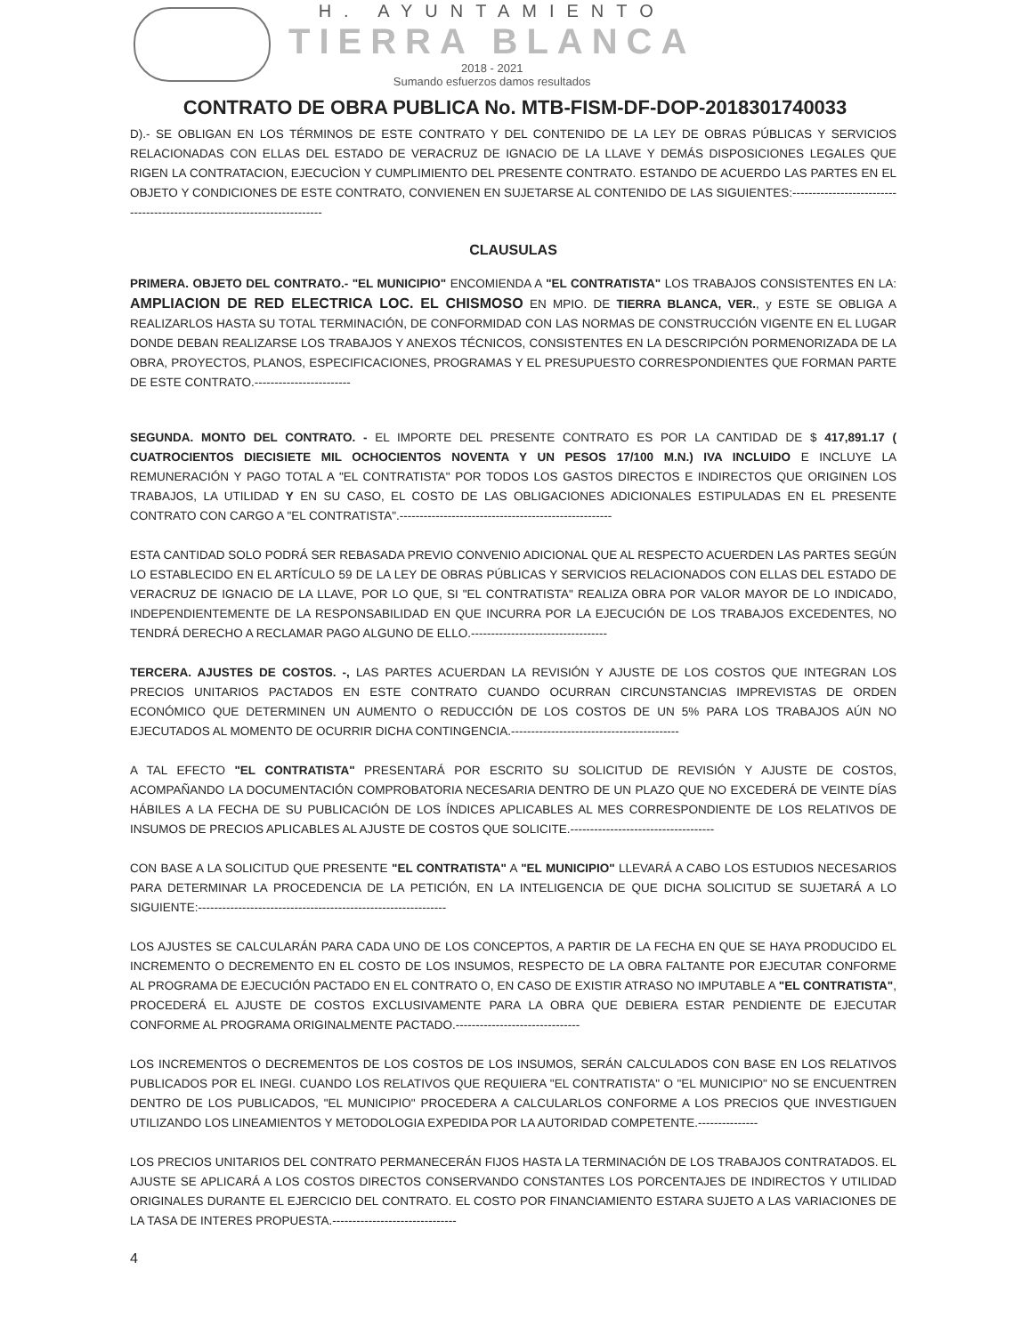H. AYUNTAMIENTO
TIERRA BLANCA
2018 - 2021
Sumando esfuerzos damos resultados
CONTRATO DE OBRA PUBLICA No. MTB-FISM-DF-DOP-2018301740033
D).- SE OBLIGAN EN LOS TÉRMINOS DE ESTE CONTRATO Y DEL CONTENIDO DE LA LEY DE OBRAS PÚBLICAS Y SERVICIOS RELACIONADAS CON ELLAS DEL ESTADO DE VERACRUZ DE IGNACIO DE LA LLAVE Y DEMÁS DISPOSICIONES LEGALES QUE RIGEN LA CONTRATACION, EJECUCÌON Y CUMPLIMIENTO DEL PRESENTE CONTRATO. ESTANDO DE ACUERDO LAS PARTES EN EL OBJETO Y CONDICIONES DE ESTE CONTRATO, CONVIENEN EN SUJETARSE AL CONTENIDO DE LAS SIGUIENTES:--------------------------------------------------------------------------
CLAUSULAS
PRIMERA. OBJETO DEL CONTRATO.- "EL MUNICIPIO" ENCOMIENDA A "EL CONTRATISTA" LOS TRABAJOS CONSISTENTES EN LA: AMPLIACION DE RED ELECTRICA LOC. EL CHISMOSO EN MPIO. DE TIERRA BLANCA, VER., y ESTE SE OBLIGA A REALIZARLOS HASTA SU TOTAL TERMINACIÓN, DE CONFORMIDAD CON LAS NORMAS DE CONSTRUCCIÓN VIGENTE EN EL LUGAR DONDE DEBAN REALIZARSE LOS TRABAJOS Y ANEXOS TÉCNICOS, CONSISTENTES EN LA DESCRIPCIÓN PORMENORIZADA DE LA OBRA, PROYECTOS, PLANOS, ESPECIFICACIONES, PROGRAMAS Y EL PRESUPUESTO CORRESPONDIENTES QUE FORMAN PARTE DE ESTE CONTRATO.------------------------
SEGUNDA. MONTO DEL CONTRATO. - EL IMPORTE DEL PRESENTE CONTRATO ES POR LA CANTIDAD DE $ 417,891.17 ( CUATROCIENTOS DIECISIETE MIL OCHOCIENTOS NOVENTA Y UN PESOS 17/100 M.N.) IVA INCLUIDO E INCLUYE LA REMUNERACIÓN Y PAGO TOTAL A "EL CONTRATISTA" POR TODOS LOS GASTOS DIRECTOS E INDIRECTOS QUE ORIGINEN LOS TRABAJOS, LA UTILIDAD Y EN SU CASO, EL COSTO DE LAS OBLIGACIONES ADICIONALES ESTIPULADAS EN EL PRESENTE CONTRATO CON CARGO A "EL CONTRATISTA".-----------------------------------------------------
ESTA CANTIDAD SOLO PODRÁ SER REBASADA PREVIO CONVENIO ADICIONAL QUE AL RESPECTO ACUERDEN LAS PARTES SEGÚN LO ESTABLECIDO EN EL ARTÍCULO 59 DE LA LEY DE OBRAS PÚBLICAS Y SERVICIOS RELACIONADOS CON ELLAS DEL ESTADO DE VERACRUZ DE IGNACIO DE LA LLAVE, POR LO QUE, SI "EL CONTRATISTA" REALIZA OBRA POR VALOR MAYOR DE LO INDICADO, INDEPENDIENTEMENTE DE LA RESPONSABILIDAD EN QUE INCURRA POR LA EJECUCIÓN DE LOS TRABAJOS EXCEDENTES, NO TENDRÁ DERECHO A RECLAMAR PAGO ALGUNO DE ELLO.----------------------------------
TERCERA. AJUSTES DE COSTOS. -, LAS PARTES ACUERDAN LA REVISIÓN Y AJUSTE DE LOS COSTOS QUE INTEGRAN LOS PRECIOS UNITARIOS PACTADOS EN ESTE CONTRATO CUANDO OCURRAN CIRCUNSTANCIAS IMPREVISTAS DE ORDEN ECONÓMICO QUE DETERMINEN UN AUMENTO O REDUCCIÓN DE LOS COSTOS DE UN 5% PARA LOS TRABAJOS AÚN NO EJECUTADOS AL MOMENTO DE OCURRIR DICHA CONTINGENCIA.------------------------------------------
A TAL EFECTO "EL CONTRATISTA" PRESENTARÁ POR ESCRITO SU SOLICITUD DE REVISIÓN Y AJUSTE DE COSTOS, ACOMPAÑANDO LA DOCUMENTACIÓN COMPROBATORIA NECESARIA DENTRO DE UN PLAZO QUE NO EXCEDERÁ DE VEINTE DÍAS HÁBILES A LA FECHA DE SU PUBLICACIÓN DE LOS ÍNDICES APLICABLES AL MES CORRESPONDIENTE DE LOS RELATIVOS DE INSUMOS DE PRECIOS APLICABLES AL AJUSTE DE COSTOS QUE SOLICITE.------------------------------------
CON BASE A LA SOLICITUD QUE PRESENTE "EL CONTRATISTA" A "EL MUNICIPIO" LLEVARÁ A CABO LOS ESTUDIOS NECESARIOS PARA DETERMINAR LA PROCEDENCIA DE LA PETICIÓN, EN LA INTELIGENCIA DE QUE DICHA SOLICITUD SE SUJETARÁ A LO SIGUIENTE:--------------------------------------------------------------
LOS AJUSTES SE CALCULARÁN PARA CADA UNO DE LOS CONCEPTOS, A PARTIR DE LA FECHA EN QUE SE HAYA PRODUCIDO EL INCREMENTO O DECREMENTO EN EL COSTO DE LOS INSUMOS, RESPECTO DE LA OBRA FALTANTE POR EJECUTAR CONFORME AL PROGRAMA DE EJECUCIÓN PACTADO EN EL CONTRATO O, EN CASO DE EXISTIR ATRASO NO IMPUTABLE A "EL CONTRATISTA", PROCEDERÁ EL AJUSTE DE COSTOS EXCLUSIVAMENTE PARA LA OBRA QUE DEBIERA ESTAR PENDIENTE DE EJECUTAR CONFORME AL PROGRAMA ORIGINALMENTE PACTADO.-------------------------------
LOS INCREMENTOS O DECREMENTOS DE LOS COSTOS DE LOS INSUMOS, SERÁN CALCULADOS CON BASE EN LOS RELATIVOS PUBLICADOS POR EL INEGI. CUANDO LOS RELATIVOS QUE REQUIERA "EL CONTRATISTA" O "EL MUNICIPIO" NO SE ENCUENTREN DENTRO DE LOS PUBLICADOS, "EL MUNICIPIO" PROCEDERA A CALCULARLOS CONFORME A LOS PRECIOS QUE INVESTIGUEN UTILIZANDO LOS LINEAMIENTOS Y METODOLOGIA EXPEDIDA POR LA AUTORIDAD COMPETENTE.---------------
LOS PRECIOS UNITARIOS DEL CONTRATO PERMANECERÁN FIJOS HASTA LA TERMINACIÓN DE LOS TRABAJOS CONTRATADOS. EL AJUSTE SE APLICARÁ A LOS COSTOS DIRECTOS CONSERVANDO CONSTANTES LOS PORCENTAJES DE INDIRECTOS Y UTILIDAD ORIGINALES DURANTE EL EJERCICIO DEL CONTRATO. EL COSTO POR FINANCIAMIENTO ESTARA SUJETO A LAS VARIACIONES DE LA TASA DE INTERES PROPUESTA.-------------------------------
4